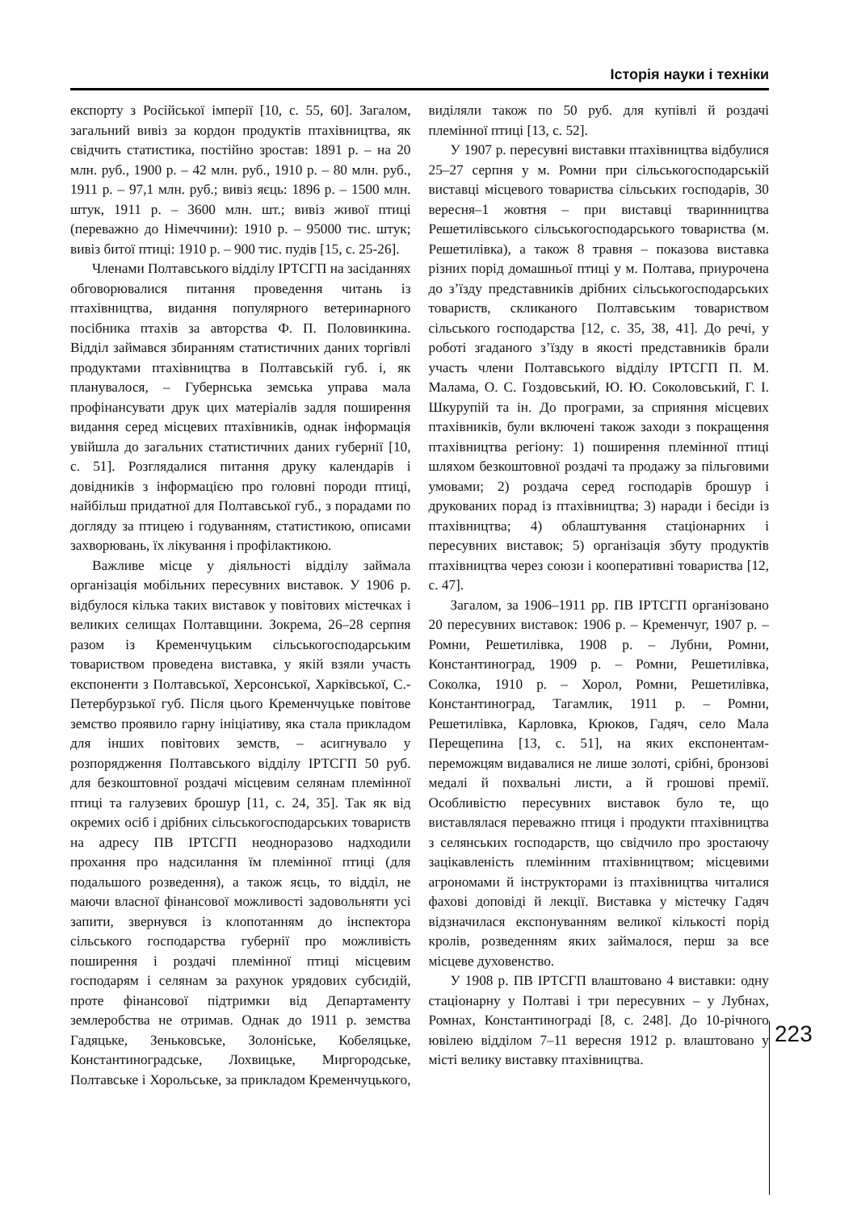Історія науки і техніки
експорту з Російської імперії [10, с. 55, 60]. Загалом, загальний вивіз за кордон продуктів птахівництва, як свідчить статистика, постійно зростав: 1891 р. – на 20 млн. руб., 1900 р. – 42 млн. руб., 1910 р. – 80 млн. руб., 1911 р. – 97,1 млн. руб.; вивіз яєць: 1896 р. – 1500 млн. штук, 1911 р. – 3600 млн. шт.; вивіз живої птиці (переважно до Німеччини): 1910 р. – 95000 тис. штук; вивіз битої птиці: 1910 р. – 900 тис. пудів [15, с. 25-26].
Членами Полтавського відділу ІРТСГП на засіданнях обговорювалися питання проведення читань із птахівництва, видання популярного ветеринарного посібника птахів за авторства Ф. П. Половинкина. Відділ займався збиранням статистичних даних торгівлі продуктами птахівництва в Полтавській губ. і, як планувалося, – Губернська земська управа мала профінансувати друк цих матеріалів задля поширення видання серед місцевих птахівників, однак інформація увійшла до загальних статистичних даних губернії [10, с. 51]. Розглядалися питання друку календарів і довідників з інформацією про головні породи птиці, найбільш придатної для Полтавської губ., з порадами по догляду за птицею і годуванням, статистикою, описами захворювань, їх лікування і профілактикою.
Важливе місце у діяльності відділу займала організація мобільних пересувних виставок. У 1906 р. відбулося кілька таких виставок у повітових містечках і великих селищах Полтавщини. Зокрема, 26–28 серпня разом із Кременчуцьким сільськогосподарським товариством проведена виставка, у якій взяли участь експоненти з Полтавської, Херсонської, Харківської, С.-Петербурзької губ. Після цього Кременчуцьке повітове земство проявило гарну ініціативу, яка стала прикладом для інших повітових земств, – асигнувало у розпорядження Полтавського відділу ІРТСГП 50 руб. для безкоштовної роздачі місцевим селянам племінної птиці та галузевих брошур [11, с. 24, 35]. Так як від окремих осіб і дрібних сільськогосподарських товариств на адресу ПВ ІРТСГП неодноразово надходили прохання про надсилання їм племінної птиці (для подальшого розведення), а також яєць, то відділ, не маючи власної фінансової можливості задовольняти усі запити, звернувся із клопотанням до інспектора сільського господарства губернії про можливість поширення і роздачі племінної птиці місцевим господарям і селянам за рахунок урядових субсидій, проте фінансової підтримки від Департаменту землеробства не отримав. Однак до 1911 р. земства Гадяцьке, Зеньковське, Золоніське, Кобеляцьке, Константиноградське, Лохвицьке, Миргородське, Полтавське і Хорольське, за прикладом Кременчуцького, виділяли також по 50 руб. для купівлі й роздачі племінної птиці [13, с. 52].
У 1907 р. пересувні виставки птахівництва відбулися 25–27 серпня у м. Ромни при сільськогосподарській виставці місцевого товариства сільських господарів, 30 вересня–1 жовтня – при виставці тваринництва Решетилівського сільськогосподарського товариства (м. Решетилівка), а також 8 травня – показова виставка різних порід домашньої птиці у м. Полтава, приурочена до з’їзду представників дрібних сільськогосподарських товариств, скликаного Полтавським товариством сільського господарства [12, с. 35, 38, 41]. До речі, у роботі згаданого з’їзду в якості представників брали участь члени Полтавського відділу ІРТСГП П. М. Малама, О. С. Гоздовський, Ю. Ю. Соколовський, Г. І. Шкурупій та ін. До програми, за сприяння місцевих птахівників, були включені також заходи з покращення птахівництва регіону: 1) поширення племінної птиці шляхом безкоштовної роздачі та продажу за пільговими умовами; 2) роздача серед господарів брошур і друкованих порад із птахівництва; 3) наради і бесіди із птахівництва; 4) облаштування стаціонарних і пересувних виставок; 5) організація збуту продуктів птахівництва через союзи і кооперативні товариства [12, с. 47].
Загалом, за 1906–1911 рр. ПВ ІРТСГП організовано 20 пересувних виставок: 1906 р. – Кременчуг, 1907 р. – Ромни, Решетилівка, 1908 р. – Лубни, Ромни, Константиноград, 1909 р. – Ромни, Решетилівка, Соколка, 1910 р. – Хорол, Ромни, Решетилівка, Константиноград, Тагамлик, 1911 р. – Ромни, Решетилівка, Карловка, Крюков, Гадяч, село Мала Перещепина [13, с. 51], на яких експонентам-переможцям видавалися не лише золоті, срібні, бронзові медалі й похвальні листи, а й грошові премії. Особливістю пересувних виставок було те, що виставлялася переважно птиця і продукти птахівництва з селянських господарств, що свідчило про зростаючу зацікавленість племінним птахівництвом; місцевими агрономами й інструкторами із птахівництва читалися фахові доповіді й лекції. Виставка у містечку Гадяч відзначилася експонуванням великої кількості порід кролів, розведенням яких займалося, перш за все місцеве духовенство.
У 1908 р. ПВ ІРТСГП влаштовано 4 виставки: одну стаціонарну у Полтаві і три пересувних – у Лубнах, Ромнах, Константинограді [8, с. 248]. До 10-річного ювілею відділом 7–11 вересня 1912 р. влаштовано у місті велику виставку птахівництва.
223